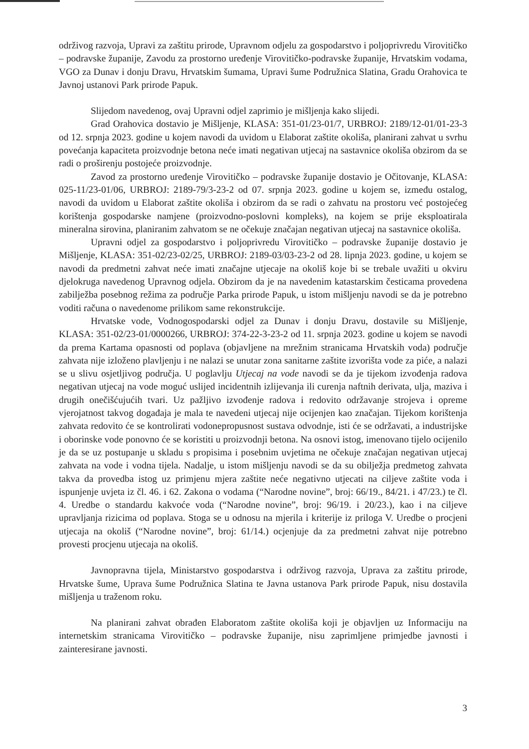održivog razvoja, Upravi za zaštitu prirode, Upravnom odjelu za gospodarstvo i poljoprivredu Virovitičko – podravske županije, Zavodu za prostorno uređenje Virovitičko-podravske županije, Hrvatskim vodama, VGO za Dunav i donju Dravu, Hrvatskim šumama, Upravi šume Podružnica Slatina, Gradu Orahovica te Javnoj ustanovi Park prirode Papuk.
Slijedom navedenog, ovaj Upravni odjel zaprimio je mišljenja kako slijedi.
Grad Orahovica dostavio je Mišljenje, KLASA: 351-01/23-01/7, URBROJ: 2189/12-01/01-23-3 od 12. srpnja 2023. godine u kojem navodi da uvidom u Elaborat zaštite okoliša, planirani zahvat u svrhu povećanja kapaciteta proizvodnje betona neće imati negativan utjecaj na sastavnice okoliša obzirom da se radi o proširenju postojeće proizvodnje.
Zavod za prostorno uređenje Virovitičko – podravske županije dostavio je Očitovanje, KLASA: 025-11/23-01/06, URBROJ: 2189-79/3-23-2 od 07. srpnja 2023. godine u kojem se, između ostalog, navodi da uvidom u Elaborat zaštite okoliša i obzirom da se radi o zahvatu na prostoru već postojećeg korištenja gospodarske namjene (proizvodno-poslovni kompleks), na kojem se prije eksploatirala mineralna sirovina, planiranim zahvatom se ne očekuje značajan negativan utjecaj na sastavnice okoliša.
Upravni odjel za gospodarstvo i poljoprivredu Virovitičko – podravske županije dostavio je Mišljenje, KLASA: 351-02/23-02/25, URBROJ: 2189-03/03-23-2 od 28. lipnja 2023. godine, u kojem se navodi da predmetni zahvat neće imati značajne utjecaje na okoliš koje bi se trebale uvažiti u okviru djelokruga navedenog Upravnog odjela. Obzirom da je na navedenim katastarskim česticama provedena zabilježba posebnog režima za područje Parka prirode Papuk, u istom mišljenju navodi se da je potrebno voditi računa o navedenome prilikom same rekonstrukcije.
Hrvatske vode, Vodnogospodarski odjel za Dunav i donju Dravu, dostavile su Mišljenje, KLASA: 351-02/23-01/0000266, URBROJ: 374-22-3-23-2 od 11. srpnja 2023. godine u kojem se navodi da prema Kartama opasnosti od poplava (objavljene na mrežnim stranicama Hrvatskih voda) područje zahvata nije izloženo plavljenju i ne nalazi se unutar zona sanitarne zaštite izvorišta vode za piće, a nalazi se u slivu osjetljivog područja. U poglavlju Utjecaj na vode navodi se da je tijekom izvođenja radova negativan utjecaj na vode moguć uslijed incidentnih izlijevanja ili curenja naftnih derivata, ulja, maziva i drugih onečišćujućih tvari. Uz pažljivo izvođenje radova i redovito održavanje strojeva i opreme vjerojatnost takvog događaja je mala te navedeni utjecaj nije ocijenjen kao značajan. Tijekom korištenja zahvata redovito će se kontrolirati vodonepropusnost sustava odvodnje, isti će se održavati, a industrijske i oborinske vode ponovno će se koristiti u proizvodnji betona. Na osnovi istog, imenovano tijelo ocijenilo je da se uz postupanje u skladu s propisima i posebnim uvjetima ne očekuje značajan negativan utjecaj zahvata na vode i vodna tijela. Nadalje, u istom mišljenju navodi se da su obilježja predmetog zahvata takva da provedba istog uz primjenu mjera zaštite neće negativno utjecati na ciljeve zaštite voda i ispunjenje uvjeta iz čl. 46. i 62. Zakona o vodama (“Narodne novine”, broj: 66/19., 84/21. i 47/23.) te čl. 4. Uredbe o standardu kakvoće voda (“Narodne novine”, broj: 96/19. i 20/23.), kao i na ciljeve upravljanja rizicima od poplava. Stoga se u odnosu na mjerila i kriterije iz priloga V. Uredbe o procjeni utjecaja na okoliš (“Narodne novine”, broj: 61/14.) ocjenjuje da za predmetni zahvat nije potrebno provesti procjenu utjecaja na okoliš.
Javnopravna tijela, Ministarstvo gospodarstva i održivog razvoja, Uprava za zaštitu prirode, Hrvatske šume, Uprava šume Podružnica Slatina te Javna ustanova Park prirode Papuk, nisu dostavila mišljenja u traženom roku.
Na planirani zahvat obrađen Elaboratom zaštite okoliša koji je objavljen uz Informaciju na internetskim stranicama Virovitičko – podravske županije, nisu zaprimljene primjedbe javnosti i zainteresirane javnosti.
3